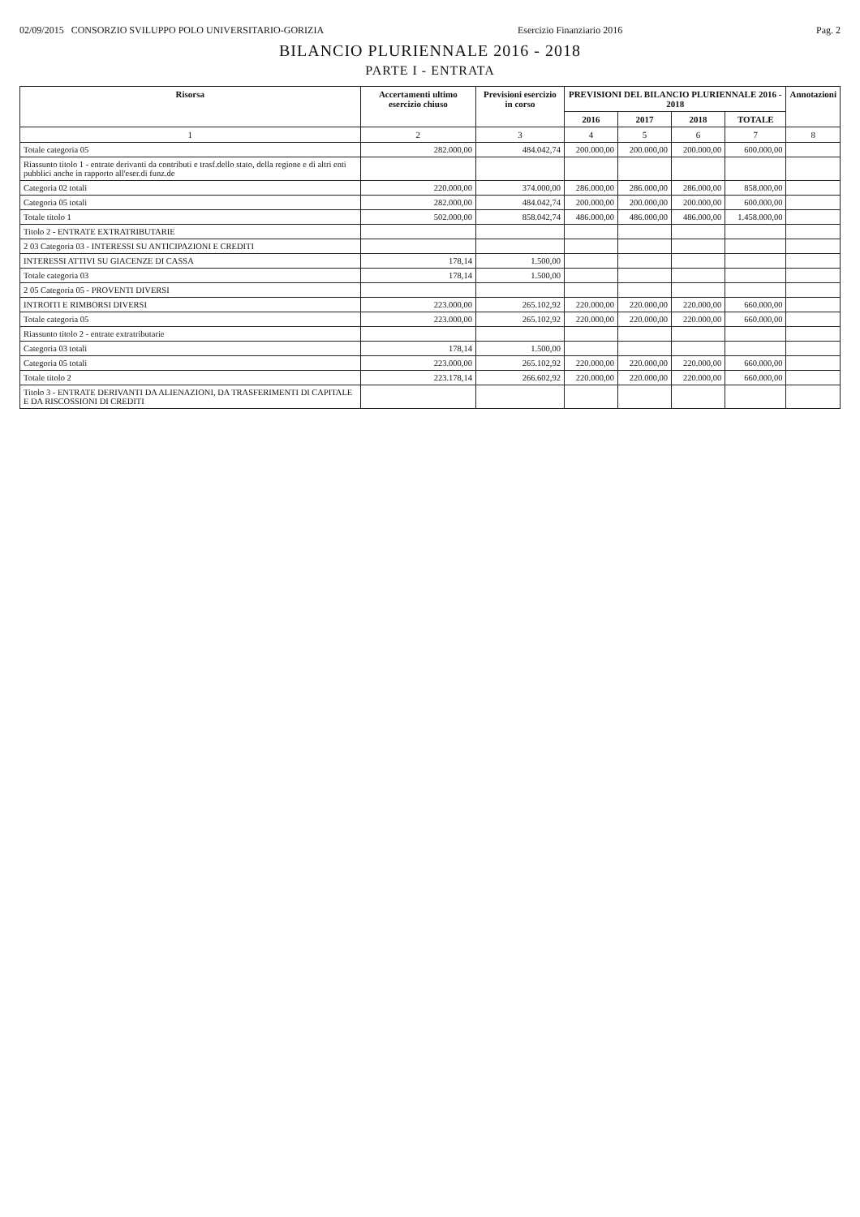02/09/2015 CONSORZIO SVILUPPO POLO UNIVERSITARIO-GORIZIA Esercizio Finanziario 2016 Pag. 2
BILANCIO PLURIENNALE 2016 - 2018
PARTE I - ENTRATA
| Risorsa | Accertamenti ultimo esercizio chiuso | Previsioni esercizio in corso | PREVISIONI DEL BILANCIO PLURIENNALE 2016 - 2018 | | | | Annotazioni |
| --- | --- | --- | --- | --- | --- | --- | --- |
| | | | 2016 | 2017 | 2018 | TOTALE | |
| 1 | 2 | 3 | 4 | 5 | 6 | 7 | 8 |
| Totale categoria 05 | 282.000,00 | 484.042,74 | 200.000,00 | 200.000,00 | 200.000,00 | 600.000,00 | |
| Riassunto titolo 1 - entrate derivanti da contributi e trasf.dello stato, della regione e di altri enti pubblici anche in rapporto all'eser.di funz.de | | | | | | | |
| Categoria 02 totali | 220.000,00 | 374.000,00 | 286.000,00 | 286.000,00 | 286.000,00 | 858.000,00 | |
| Categoria 05 totali | 282.000,00 | 484.042,74 | 200.000,00 | 200.000,00 | 200.000,00 | 600.000,00 | |
| Totale titolo 1 | 502.000,00 | 858.042,74 | 486.000,00 | 486.000,00 | 486.000,00 | 1.458.000,00 | |
| Titolo 2 - ENTRATE EXTRATRIBUTARIE | | | | | | | |
| 2 03 Categoria 03 - INTERESSI SU ANTICIPAZIONI E CREDITI | | | | | | | |
| INTERESSI ATTIVI SU GIACENZE DI CASSA | 178,14 | 1.500,00 | | | | | |
| Totale categoria 03 | 178,14 | 1.500,00 | | | | | |
| 2 05 Categoria 05 - PROVENTI DIVERSI | | | | | | | |
| INTROITI E RIMBORSI DIVERSI | 223.000,00 | 265.102,92 | 220.000,00 | 220.000,00 | 220.000,00 | 660.000,00 | |
| Totale categoria 05 | 223.000,00 | 265.102,92 | 220.000,00 | 220.000,00 | 220.000,00 | 660.000,00 | |
| Riassunto titolo 2 - entrate extratributarie | | | | | | | |
| Categoria 03 totali | 178,14 | 1.500,00 | | | | | |
| Categoria 05 totali | 223.000,00 | 265.102,92 | 220.000,00 | 220.000,00 | 220.000,00 | 660.000,00 | |
| Totale titolo 2 | 223.178,14 | 266.602,92 | 220.000,00 | 220.000,00 | 220.000,00 | 660.000,00 | |
| Titolo 3 - ENTRATE DERIVANTI DA ALIENAZIONI, DA TRASFERIMENTI DI CAPITALE E DA RISCOSSIONI DI CREDITI | | | | | | | |